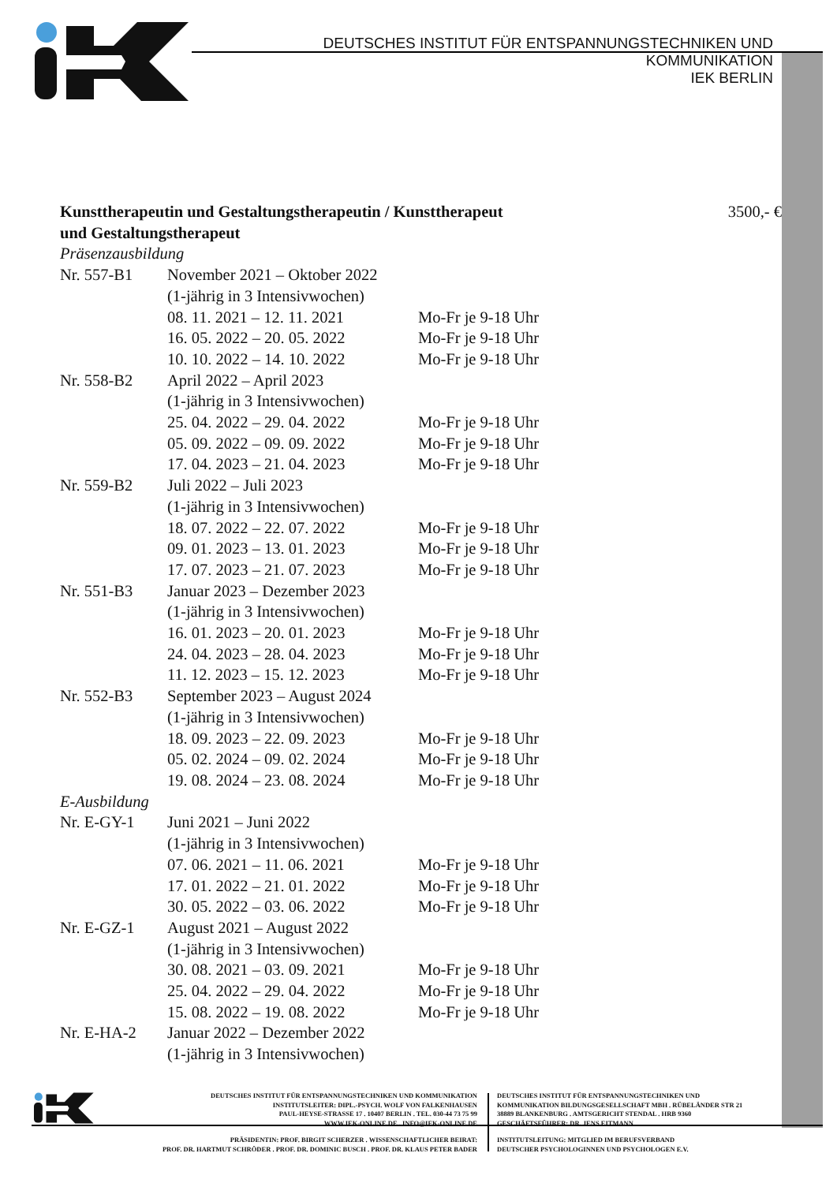DEUTSCHES INSTITUT FÜR ENTSPANNUNGSTECHNIKEN UND KOMMUNIKATION
IEK BERLIN
Kunsttherapeutin und Gestaltungstherapeutin / Kunsttherapeut und Gestaltungstherapeut 3500,- €
Präsenzausbildung
| Nr. 557-B1 | November 2021 – Oktober 2022 | |
| | (1-jährig in 3 Intensivwochen) | |
| | 08. 11. 2021 – 12. 11. 2021 | Mo-Fr je 9-18 Uhr |
| | 16. 05. 2022 – 20. 05. 2022 | Mo-Fr je 9-18 Uhr |
| | 10. 10. 2022 – 14. 10. 2022 | Mo-Fr je 9-18 Uhr |
| Nr. 558-B2 | April 2022 – April 2023 | |
| | (1-jährig in 3 Intensivwochen) | |
| | 25. 04. 2022 – 29. 04. 2022 | Mo-Fr je 9-18 Uhr |
| | 05. 09. 2022 – 09. 09. 2022 | Mo-Fr je 9-18 Uhr |
| | 17. 04. 2023 – 21. 04. 2023 | Mo-Fr je 9-18 Uhr |
| Nr. 559-B2 | Juli 2022 – Juli 2023 | |
| | (1-jährig in 3 Intensivwochen) | |
| | 18. 07. 2022 – 22. 07. 2022 | Mo-Fr je 9-18 Uhr |
| | 09. 01. 2023 – 13. 01. 2023 | Mo-Fr je 9-18 Uhr |
| | 17. 07. 2023 – 21. 07. 2023 | Mo-Fr je 9-18 Uhr |
| Nr. 551-B3 | Januar 2023 – Dezember 2023 | |
| | (1-jährig in 3 Intensivwochen) | |
| | 16. 01. 2023 – 20. 01. 2023 | Mo-Fr je 9-18 Uhr |
| | 24. 04. 2023 – 28. 04. 2023 | Mo-Fr je 9-18 Uhr |
| | 11. 12. 2023 – 15. 12. 2023 | Mo-Fr je 9-18 Uhr |
| Nr. 552-B3 | September 2023 – August 2024 | |
| | (1-jährig in 3 Intensivwochen) | |
| | 18. 09. 2023 – 22. 09. 2023 | Mo-Fr je 9-18 Uhr |
| | 05. 02. 2024 – 09. 02. 2024 | Mo-Fr je 9-18 Uhr |
| | 19. 08. 2024 – 23. 08. 2024 | Mo-Fr je 9-18 Uhr |
| E-Ausbildung | | |
| Nr. E-GY-1 | Juni 2021 – Juni 2022 | |
| | (1-jährig in 3 Intensivwochen) | |
| | 07. 06. 2021 – 11. 06. 2021 | Mo-Fr je 9-18 Uhr |
| | 17. 01. 2022 – 21. 01. 2022 | Mo-Fr je 9-18 Uhr |
| | 30. 05. 2022 – 03. 06. 2022 | Mo-Fr je 9-18 Uhr |
| Nr. E-GZ-1 | August 2021 – August 2022 | |
| | (1-jährig in 3 Intensivwochen) | |
| | 30. 08. 2021 – 03. 09. 2021 | Mo-Fr je 9-18 Uhr |
| | 25. 04. 2022 – 29. 04. 2022 | Mo-Fr je 9-18 Uhr |
| | 15. 08. 2022 – 19. 08. 2022 | Mo-Fr je 9-18 Uhr |
| Nr. E-HA-2 | Januar 2022 – Dezember 2022 | |
| | (1-jährig in 3 Intensivwochen) | |
DEUTSCHES INSTITUT FÜR ENTSPANNUNGSTECHNIKEN UND KOMMUNIKATION
INSTITUTSLEITER: DIPL.-PSYCH. WOLF VON FALKENHAUSEN
PAUL-HEYSE-STRASSE 17 . 10407 BERLIN . TEL. 030-44 73 75 99
WWW.IEK-ONLINE.DE . INFO@IEK-ONLINE.DE
PRÄSIDENTIN: PROF. BIRGIT SCHERZER . WISSENSCHAFTLICHER BEIRAT:
PROF. DR. HARTMUT SCHRÖDER . PROF. DR. DOMINIC BUSCH . PROF. DR. KLAUS PETER BADER
DEUTSCHES INSTITUT FÜR ENTSPANNUNGSTECHNIKEN UND
KOMMUNIKATION BILDUNGSGESELLSCHAFT MBH . RÜBELÄNDER STR 21
38889 BLANKENBURG . AMTSGERICHT STENDAL . HRB 9360
GESCHÄFTSFÜHRER: DR. JENS EITMANN
INSTITUTSLEITUNG: MITGLIED IM BERUFSVERBAND
DEUTSCHER PSYCHOLOGINNEN UND PSYCHOLOGEN E.V.